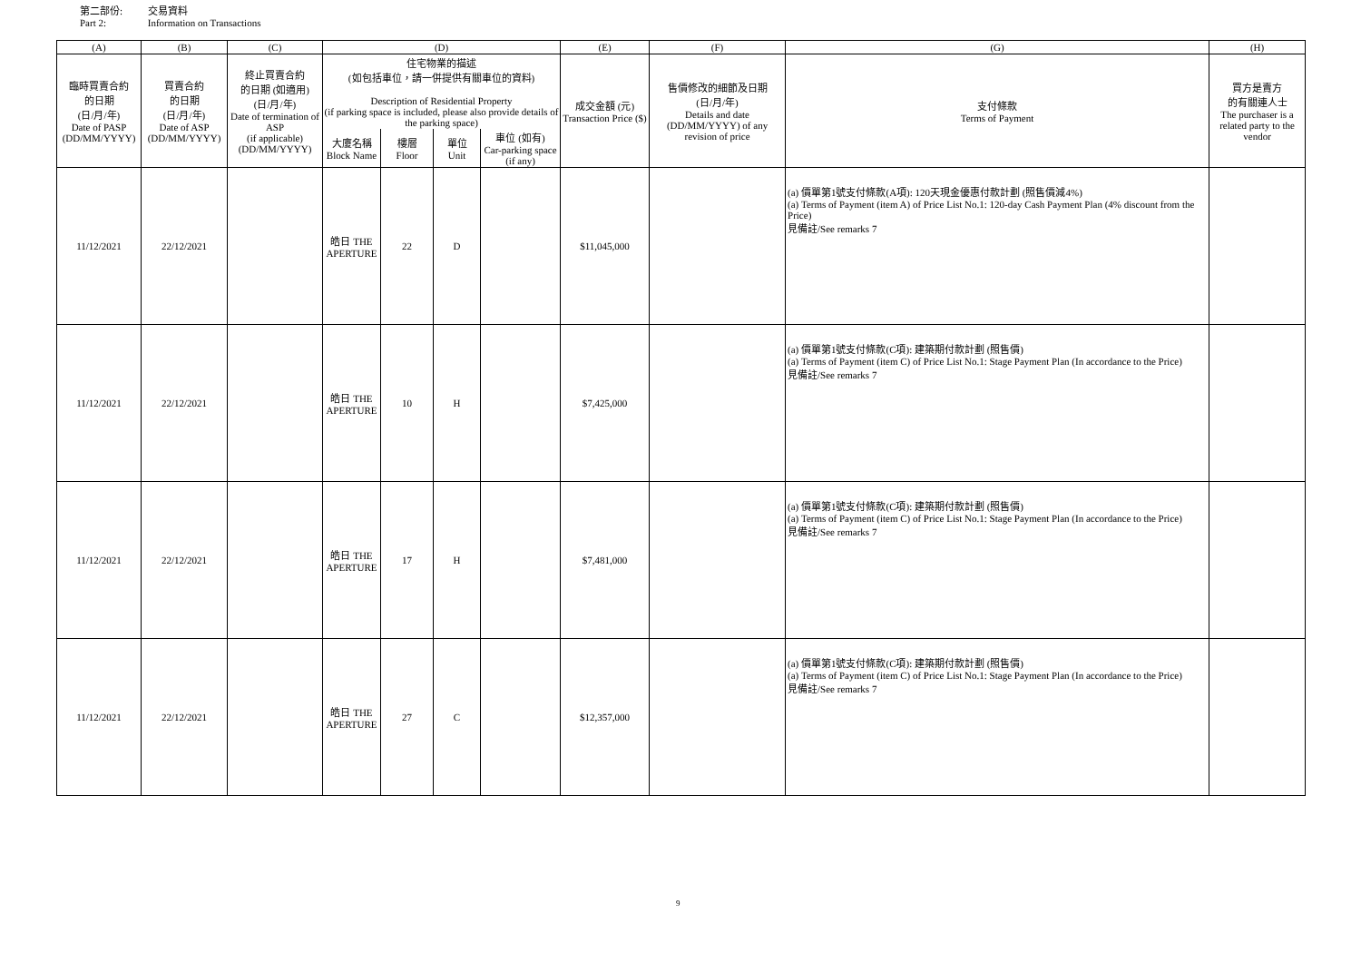第二部份: 交易資料
Part 2: Information on Transactions
| (A) | (B) | (C) | (D) | | | | (E) | (F) | (G) | (H) |
| --- | --- | --- | --- | --- | --- | --- | --- | --- | --- | --- |
| 臨時買賣合約 的日期 (日/月/年) Date of PASP (DD/MM/YYYY) | 買賣合約 的日期 (日/月/年) Date of ASP (DD/MM/YYYY) | 終止買賣合約 的日期 (如適用) (日/月/年) Date of termination of ASP (if applicable) (DD/MM/YYYY) | 住宅物業的描述 (如包括車位，請一併提供有關車位的資料) Description of Residential Property (if parking space is included, please also provide details of the parking space) | | | | 成交金額 (元) Transaction Price ($) | 售價修改的細節及日期 (日/月/年) Details and date (DD/MM/YYYY) of any revision of price | 支付條款 Terms of Payment | 買方是賣方 的有關連人士 The purchaser is a related party to the vendor |
| | | | 大廈名稱 Block Name | 樓層 Floor | 單位 Unit | 車位 (如有) Car-parking space (if any) | | | | |
| 11/12/2021 | 22/12/2021 | | 皓日 THE APERTURE | 22 | D | | $11,045,000 | | (a) 價單第1號支付條款(A項): 120天現金優惠付款計劃 (照售價減4%) (a) Terms of Payment (item A) of Price List No.1: 120-day Cash Payment Plan (4% discount from the Price) 見備註/See remarks 7 | |
| 11/12/2021 | 22/12/2021 | | 皓日 THE APERTURE | 10 | H | | $7,425,000 | | (a) 價單第1號支付條款(C項): 建築期付款計劃 (照售價) (a) Terms of Payment (item C) of Price List No.1: Stage Payment Plan (In accordance to the Price) 見備註/See remarks 7 | |
| 11/12/2021 | 22/12/2021 | | 皓日 THE APERTURE | 17 | H | | $7,481,000 | | (a) 價單第1號支付條款(C項): 建築期付款計劃 (照售價) (a) Terms of Payment (item C) of Price List No.1: Stage Payment Plan (In accordance to the Price) 見備註/See remarks 7 | |
| 11/12/2021 | 22/12/2021 | | 皓日 THE APERTURE | 27 | C | | $12,357,000 | | (a) 價單第1號支付條款(C項): 建築期付款計劃 (照售價) (a) Terms of Payment (item C) of Price List No.1: Stage Payment Plan (In accordance to the Price) 見備註/See remarks 7 | |
9